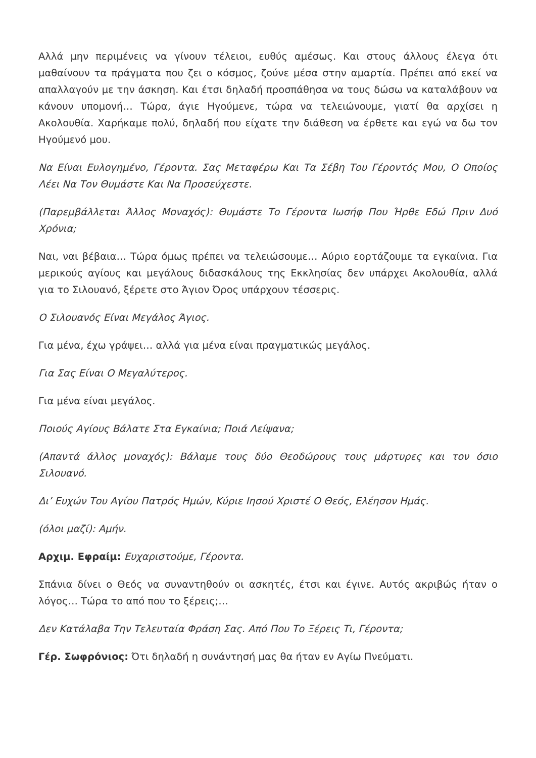Αλλά μην περιμένεις να γίνουν τέλειοι, ευθύς αμέσως. Και στους άλλους έλεγα ότι μαθαίνουν τα πράγματα που ζει ο κόσμος, ζούνε μέσα στην αμαρτία. Πρέπει από εκεί να απαλλαγούν με την άσκηση. Και έτσι δηλαδή προσπάθησα να τους δώσω να καταλάβουν να κάνουν υπομονή… Τώρα, άγιε Ηγούμενε, τώρα να τελειώνουμε, γιατί θα αρχίσει η Ακολουθία. Χαρήκαμε πολύ, δηλαδή που είχατε την διάθεση να έρθετε και εγώ να δω τον Ηγούμενό μου.
Να Είναι Ευλογημένο, Γέροντα. Σας Μεταφέρω Και Τα Σέβη Του Γέροντός Μου, Ο Οποίος Λέει Να Τον Θυμάστε Και Να Προσεύχεστε.
(Παρεμβάλλεται Άλλος Μοναχός): Θυμάστε Το Γέροντα Ιωσήφ Που Ήρθε Εδώ Πριν Δυό Χρόνια;
Ναι, ναι βέβαια… Τώρα όμως πρέπει να τελειώσουμε… Αύριο εορτάζουμε τα εγκαίνια. Για μερικούς αγίους και μεγάλους διδασκάλους της Εκκλησίας δεν υπάρχει Ακολουθία, αλλά για το Σιλουανό, ξέρετε στο Άγιον Όρος υπάρχουν τέσσερις.
Ο Σιλουανός Είναι Μεγάλος Άγιος.
Για μένα, έχω γράψει… αλλά για μένα είναι πραγματικώς μεγάλος.
Για Σας Είναι Ο Μεγαλύτερος.
Για μένα είναι μεγάλος.
Ποιούς Αγίους Βάλατε Στα Εγκαίνια; Ποιά Λείψανα;
(Απαντά άλλος μοναχός): Βάλαμε τους δύο Θεοδώρους τους μάρτυρες και τον όσιο Σιλουανό.
Δι’ Ευχών Του Αγίου Πατρός Ημών, Κύριε Ιησού Χριστέ Ο Θεός, Ελέησον Ημάς.
(όλοι μαζί): Αμήν.
Αρχιμ. Εφραίμ: Ευχαριστούμε, Γέροντα.
Σπάνια δίνει ο Θεός να συναντηθούν οι ασκητές, έτσι και έγινε. Αυτός ακριβώς ήταν ο λόγος… Τώρα το από που το ξέρεις;…
Δεν Κατάλαβα Την Τελευταία Φράση Σας. Από Που Το Ξέρεις Τι, Γέροντα;
Γέρ. Σωφρόνιος: Ότι δηλαδή η συνάντησή μας θα ήταν εν Αγίω Πνεύματι.